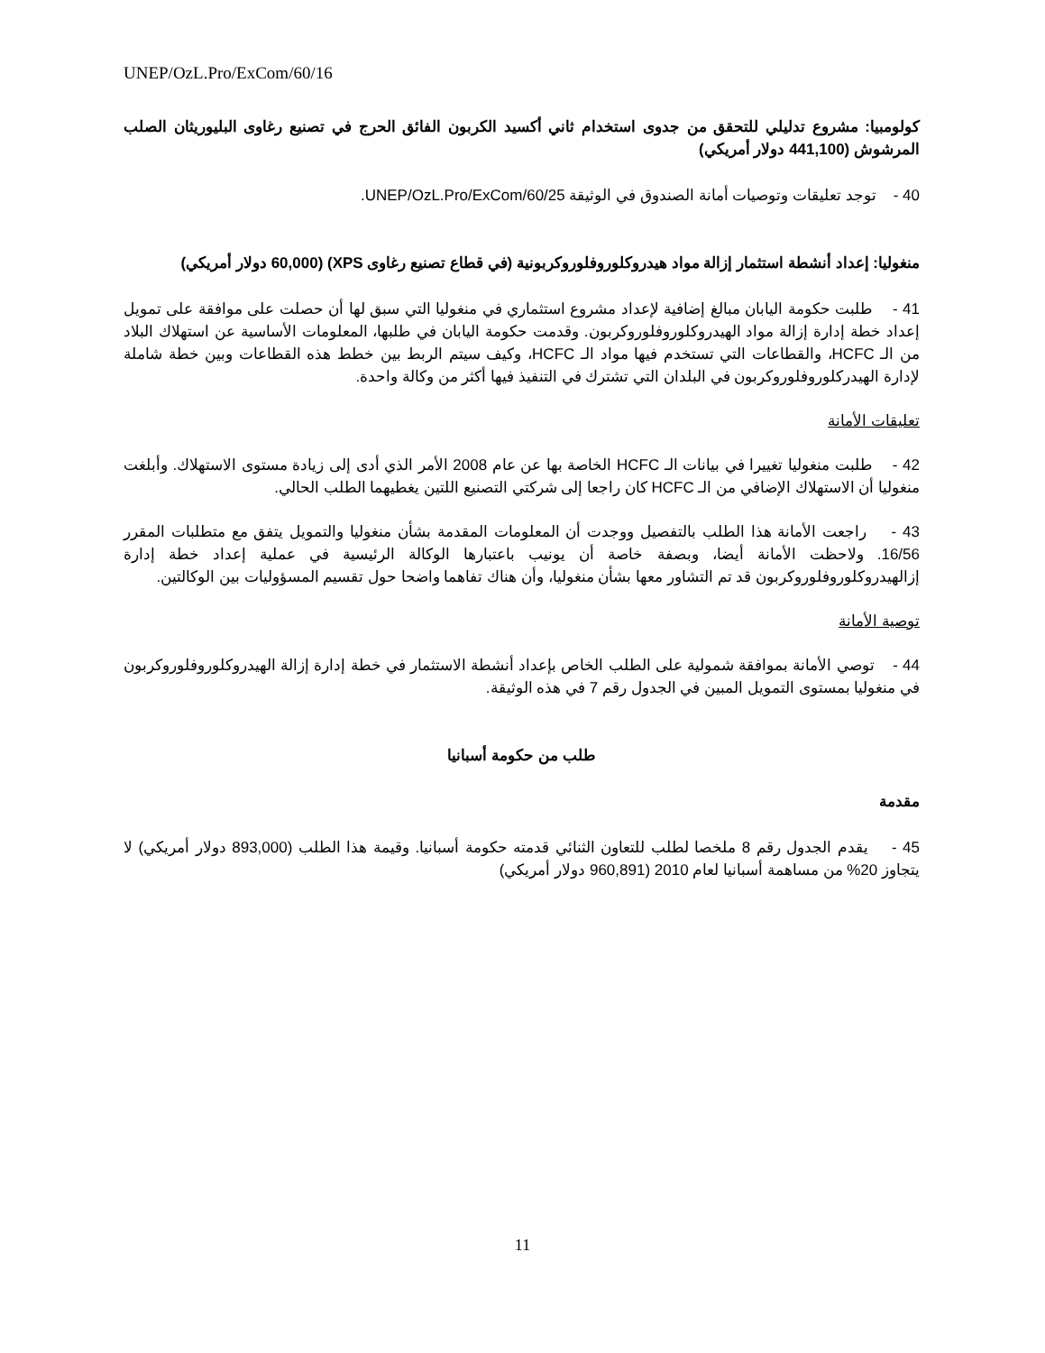UNEP/OzL.Pro/ExCom/60/16
كولومبيا: مشروع تدليلي للتحقق من جدوى استخدام ثاني أكسيد الكربون الفائق الحرج في تصنيع رغاوى البليوريثان الصلب المرشوش (441,100 دولار أمريكي)
40 - توجد تعليقات وتوصيات أمانة الصندوق في الوثيقة UNEP/OzL.Pro/ExCom/60/25.
منغوليا: إعداد أنشطة استثمار إزالة مواد هيدروكلوروفلوروكربونية (في قطاع تصنيع رغاوى XPS) (60,000 دولار أمريكي)
41 - طلبت حكومة اليابان مبالغ إضافية لإعداد مشروع استثماري في منغوليا التي سبق لها أن حصلت على موافقة على تمويل إعداد خطة إدارة إزالة مواد الهيدروكلوروفلوروكربون. وقدمت حكومة اليابان في طلبها، المعلومات الأساسية عن استهلاك البلاد من الـ HCFC، والقطاعات التي تستخدم فيها مواد الـ HCFC، وكيف سيتم الربط بين خطط هذه القطاعات وبين خطة شاملة لإدارة الهيدركلوروفلوروكربون في البلدان التي تشترك في التنفيذ فيها أكثر من وكالة واحدة.
تعليقات الأمانة
42 - طلبت منغوليا تغييرا في بيانات الـ HCFC الخاصة بها عن عام 2008 الأمر الذي أدى إلى زيادة مستوى الاستهلاك. وأبلغت منغوليا أن الاستهلاك الإضافي من الـ HCFC كان راجعا إلى شركتي التصنيع اللتين يغطيهما الطلب الحالي.
43 - راجعت الأمانة هذا الطلب بالتفصيل ووجدت أن المعلومات المقدمة بشأن منغوليا والتمويل يتفق مع متطلبات المقرر 16/56. ولاحظت الأمانة أيضا، وبصفة خاصة أن يونيب باعتبارها الوكالة الرئيسية في عملية إعداد خطة إدارة إزالهيدروكلوروفلوروكربون قد تم التشاور معها بشأن منغوليا، وأن هناك تفاهما واضحا حول تقسيم المسؤوليات بين الوكالتين.
توصية الأمانة
44 - توصي الأمانة بموافقة شمولية على الطلب الخاص بإعداد أنشطة الاستثمار في خطة إدارة إزالة الهيدروكلوروفلوروكربون في منغوليا بمستوى التمويل المبين في الجدول رقم 7 في هذه الوثيقة.
طلب من حكومة أسبانيا
مقدمة
45 - يقدم الجدول رقم 8 ملخصا لطلب للتعاون الثنائي قدمته حكومة أسبانيا. وقيمة هذا الطلب (893,000 دولار أمريكي) لا يتجاوز 20% من مساهمة أسبانيا لعام 2010 (960,891 دولار أمريكي)
11